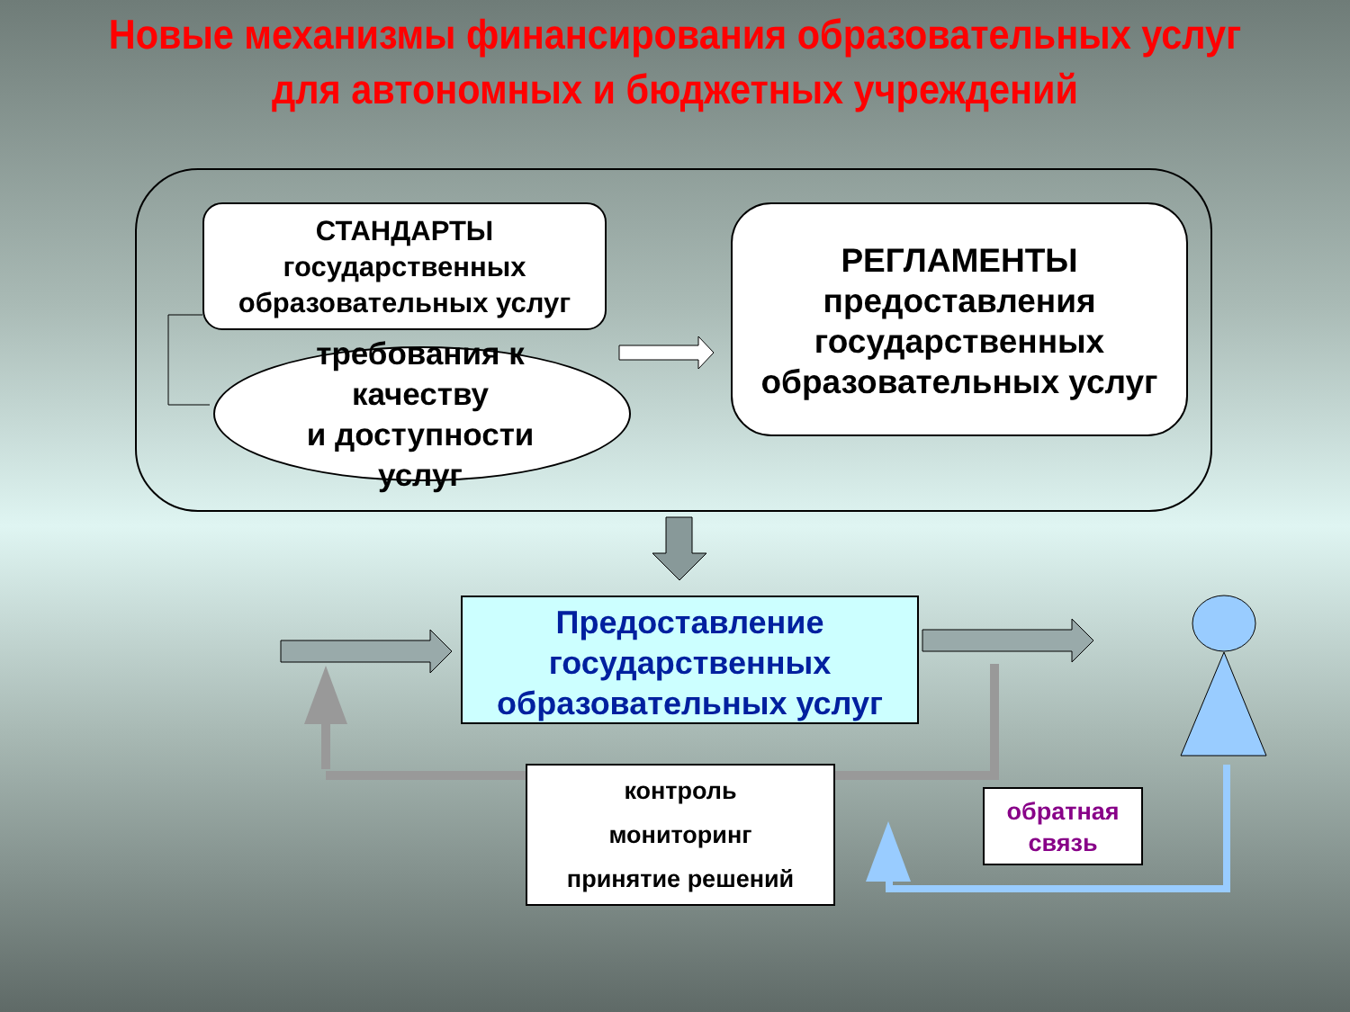Новые механизмы финансирования образовательных услуг
для автономных и бюджетных учреждений
СТАНДАРТЫ
государственных
образовательных услуг
требования к
качеству
и доступности
услуг
РЕГЛАМЕНТЫ
предоставления
государственных
образовательных услуг
Предоставление
государственных
образовательных услуг
контроль
мониторинг
принятие решений
обратная
связь